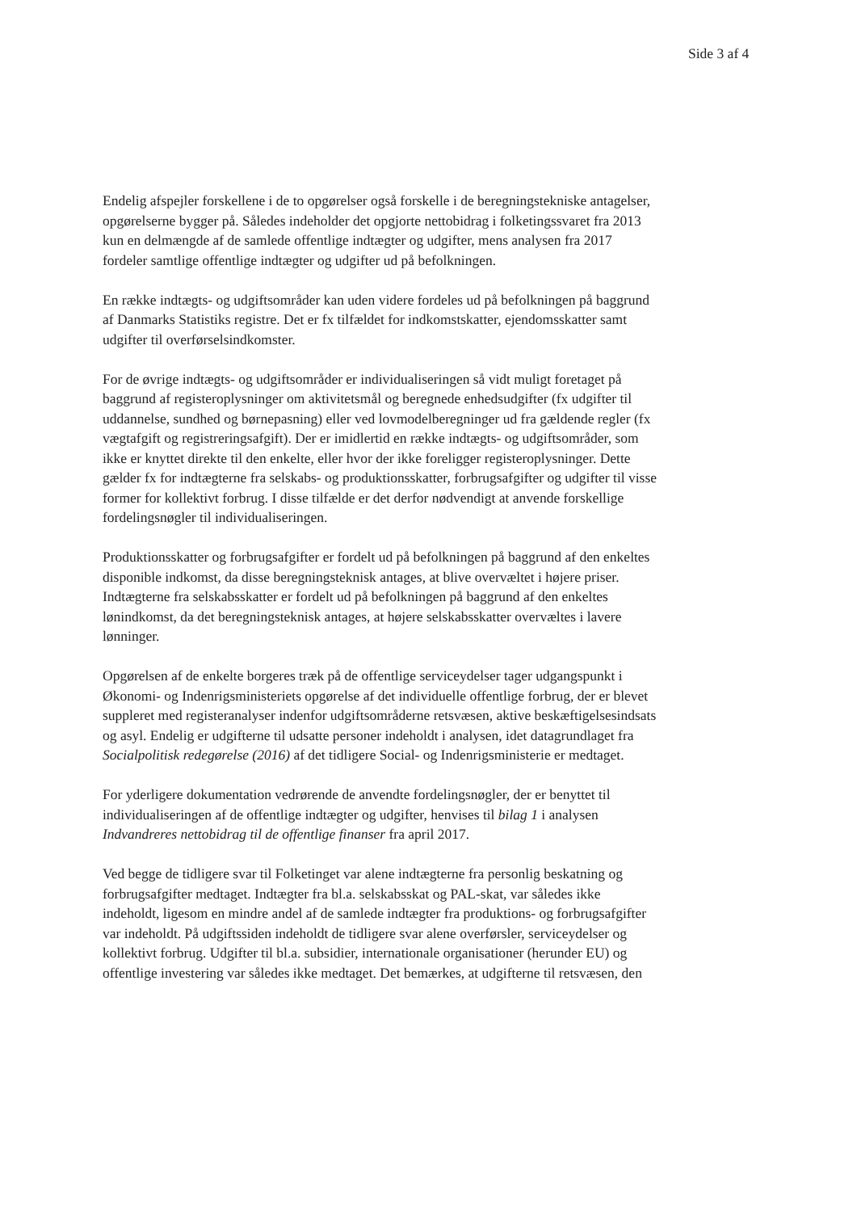Side 3 af 4
Endelig afspejler forskellene i de to opgørelser også forskelle i de beregningstekniske antagelser, opgørelserne bygger på. Således indeholder det opgjorte nettobidrag i folketingssvaret fra 2013 kun en delmængde af de samlede offentlige indtægter og udgifter, mens analysen fra 2017 fordeler samtlige offentlige indtægter og udgifter ud på befolkningen.
En række indtægts- og udgiftsområder kan uden videre fordeles ud på befolkningen på baggrund af Danmarks Statistiks registre. Det er fx tilfældet for indkomstskatter, ejendomsskatter samt udgifter til overførselsindkomster.
For de øvrige indtægts- og udgiftsområder er individualiseringen så vidt muligt foretaget på baggrund af registeroplysninger om aktivitetsmål og beregnede enhedsudgifter (fx udgifter til uddannelse, sundhed og børnepasning) eller ved lovmodelberegninger ud fra gældende regler (fx vægtafgift og registreringsafgift). Der er imidlertid en række indtægts- og udgiftsområder, som ikke er knyttet direkte til den enkelte, eller hvor der ikke foreligger registeroplysninger. Dette gælder fx for indtægterne fra selskabs- og produktionsskatter, forbrugsafgifter og udgifter til visse former for kollektivt forbrug. I disse tilfælde er det derfor nødvendigt at anvende forskellige fordelingsnøgler til individualiseringen.
Produktionsskatter og forbrugsafgifter er fordelt ud på befolkningen på baggrund af den enkeltes disponible indkomst, da disse beregningsteknisk antages, at blive overvæltet i højere priser. Indtægterne fra selskabsskatter er fordelt ud på befolkningen på baggrund af den enkeltes lønindkomst, da det beregningsteknisk antages, at højere selskabsskatter overvæltes i lavere lønninger.
Opgørelsen af de enkelte borgeres træk på de offentlige serviceydelser tager udgangspunkt i Økonomi- og Indenrigsministeriets opgørelse af det individuelle offentlige forbrug, der er blevet suppleret med registeranalyser indenfor udgiftsområderne retsvæsen, aktive beskæftigelsesindsats og asyl. Endelig er udgifterne til udsatte personer indeholdt i analysen, idet datagrundlaget fra Socialpolitisk redegørelse (2016) af det tidligere Social- og Indenrigsministerie er medtaget.
For yderligere dokumentation vedrørende de anvendte fordelingsnøgler, der er benyttet til individualiseringen af de offentlige indtægter og udgifter, henvises til bilag 1 i analysen Indvandreres nettobidrag til de offentlige finanser fra april 2017.
Ved begge de tidligere svar til Folketinget var alene indtægterne fra personlig beskatning og forbrugsafgifter medtaget. Indtægter fra bl.a. selskabsskat og PAL-skat, var således ikke indeholdt, ligesom en mindre andel af de samlede indtægter fra produktions- og forbrugsafgifter var indeholdt. På udgiftssiden indeholdt de tidligere svar alene overførsler, serviceydelser og kollektivt forbrug. Udgifter til bl.a. subsidier, internationale organisationer (herunder EU) og offentlige investering var således ikke medtaget. Det bemærkes, at udgifterne til retsvæsen, den